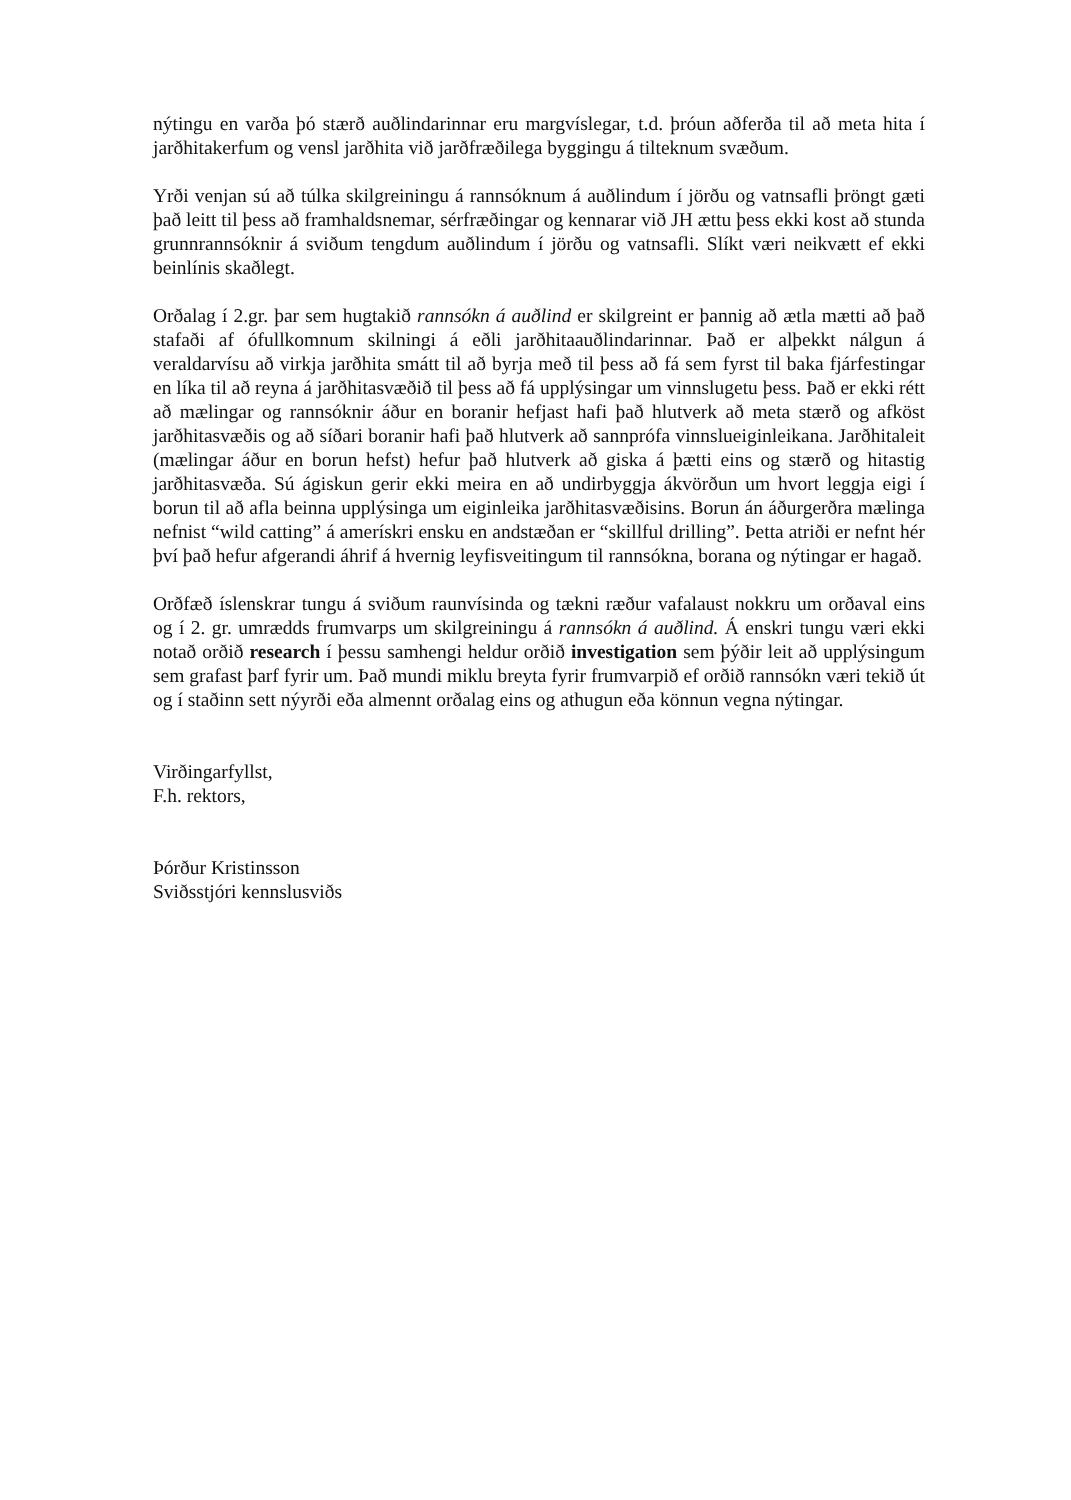nýtingu en varða þó stærð auðlindarinnar eru margvíslegar, t.d. þróun aðferða til að meta hita í jarðhitakerfum og vensl jarðhita við jarðfræðilega byggingu á tilteknum svæðum.
Yrði venjan sú að túlka skilgreiningu á rannsóknum á auðlindum í jörðu og vatnsafli þröngt gæti það leitt til þess að framhaldsnemar, sérfræðingar og kennarar við JH ættu þess ekki kost að stunda grunnrannsóknir á sviðum tengdum auðlindum í jörðu og vatnsafli. Slíkt væri neikvætt ef ekki beinlínis skaðlegt.
Orðalag í 2.gr. þar sem hugtakið rannsókn á auðlind er skilgreint er þannig að ætla mætti að það stafaði af ófullkomnum skilningi á eðli jarðhitaauðlindarinnar. Það er alþekkt nálgun á veraldarvísu að virkja jarðhita smátt til að byrja með til þess að fá sem fyrst til baka fjárfestingar en líka til að reyna á jarðhitasvæðið til þess að fá upplýsingar um vinnslugetu þess. Það er ekki rétt að mælingar og rannsóknir áður en boranir hefjast hafi það hlutverk að meta stærð og afköst jarðhitasvæðis og að síðari boranir hafi það hlutverk að sannprófa vinnslueiginleikana. Jarðhitaleit (mælingar áður en borun hefst) hefur það hlutverk að giska á þætti eins og stærð og hitastig jarðhitasvæða. Sú ágiskun gerir ekki meira en að undirbyggja ákvörðun um hvort leggja eigi í borun til að afla beinna upplýsinga um eiginleika jarðhitasvæðisins. Borun án áðurgerðra mælinga nefnist “wild catting” á amerískri ensku en andstæðan er “skillful drilling”. Þetta atriði er nefnt hér því það hefur afgerandi áhrif á hvernig leyfisveitingum til rannsókna, borana og nýtingar er hagað.
Orðfæð íslenskrar tungu á sviðum raunvísinda og tækni ræður vafalaust nokkru um orðaval eins og í 2. gr. umrædds frumvarps um skilgreiningu á rannsókn á auðlind. Á enskri tungu væri ekki notað orðið research í þessu samhengi heldur orðið investigation sem þýðir leit að upplýsingum sem grafast þarf fyrir um. Það mundi miklu breyta fyrir frumvarpið ef orðið rannsókn væri tekið út og í staðinn sett nýyrði eða almennt orðalag eins og athugun eða könnun vegna nýtingar.
Virðingarfyllst,
F.h. rektors,
Þórður Kristinsson
Sviðsstjóri kennslusviðs